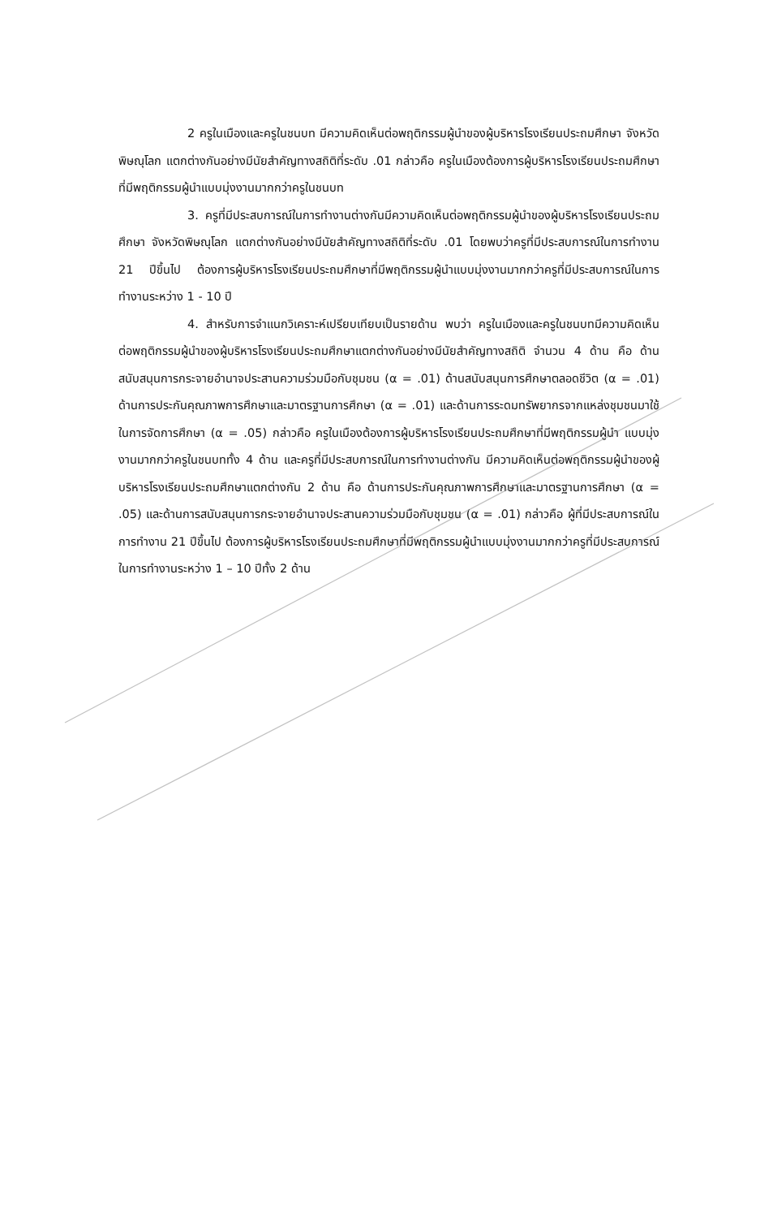2 ครูในเมืองและครูในชนบท มีความคิดเห็นต่อพฤติกรรมผู้นำของผู้บริหารโรงเรียนประถมศึกษา จังหวัดพิษณุโลก แตกต่างกันอย่างมีนัยสำคัญทางสถิติที่ระดับ .01 กล่าวคือ ครูในเมืองต้องการผู้บริหารโรงเรียนประถมศึกษา ที่มีพฤติกรรมผู้นำแบบมุ่งงานมากกว่าครูในชนบท
3. ครูที่มีประสบการณ์ในการทำงานต่างกันมีความคิดเห็นต่อพฤติกรรมผู้นำของผู้บริหารโรงเรียนประถมศึกษา จังหวัดพิษณุโลก แตกต่างกันอย่างมีนัยสำคัญทางสถิติที่ระดับ .01 โดยพบว่าครูที่มีประสบการณ์ในการทำงาน 21 ปีขึ้นไป ต้องการผู้บริหารโรงเรียนประถมศึกษาที่มีพฤติกรรมผู้นำแบบมุ่งงานมากกว่าครูที่มีประสบการณ์ในการทำงานระหว่าง 1 - 10 ปี
4. สำหรับการจำแนกวิเคราะห์เปรียบเทียบเป็นรายด้าน พบว่า ครูในเมืองและครูในชนบทมีความคิดเห็นต่อพฤติกรรมผู้นำของผู้บริหารโรงเรียนประถมศึกษาแตกต่างกันอย่างมีนัยสำคัญทางสถิติ จำนวน 4 ด้าน คือ ด้านสนับสนุนการกระจายอำนาจประสานความร่วมมือกับชุมชน (α = .01) ด้านสนับสนุนการศึกษาตลอดชีวิต (α = .01) ด้านการประกันคุณภาพการศึกษาและมาตรฐานการศึกษา (α = .01) และด้านการระดมทรัพยากรจากแหล่งชุมชนมาใช้ในการจัดการศึกษา (α = .05) กล่าวคือ ครูในเมืองต้องการผู้บริหารโรงเรียนประถมศึกษาที่มีพฤติกรรมผู้นำ แบบมุ่งงานมากกว่าครูในชนบททั้ง 4 ด้าน และครูที่มีประสบการณ์ในการทำงานต่างกัน มีความคิดเห็นต่อพฤติกรรมผู้นำของผู้บริหารโรงเรียนประถมศึกษาแตกต่างกัน 2 ด้าน คือ ด้านการประกันคุณภาพการศึกษาและมาตรฐานการศึกษา (α = .05) และด้านการสนับสนุนการกระจายอำนาจประสานความร่วมมือกับชุมชน (α = .01) กล่าวคือ ผู้ที่มีประสบการณ์ในการทำงาน 21 ปีขึ้นไป ต้องการผู้บริหารโรงเรียนประถมศึกษาที่มีพฤติกรรมผู้นำแบบมุ่งงานมากกว่าครูที่มีประสบการณ์ในการทำงานระหว่าง 1 – 10 ปีทั้ง 2 ด้าน